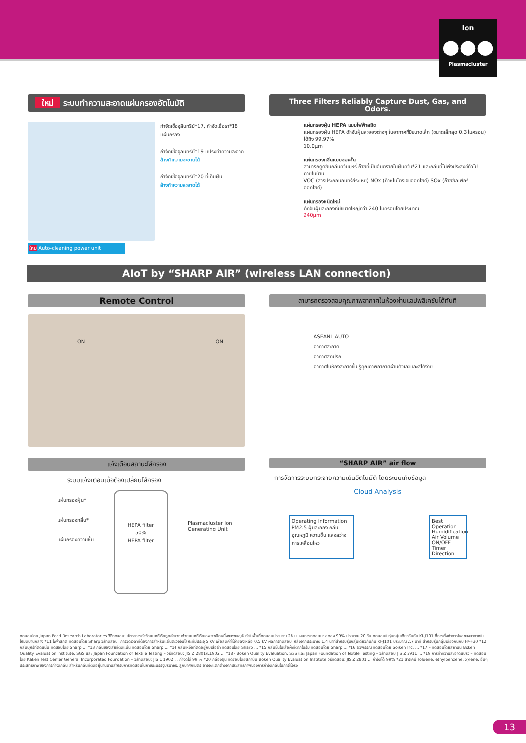Ion
●●●
Plasmacluster
ใหม่ ระบบทำความสะอาดแผ่นกรองอัตโนมัติ
กำจัดเชื้อจุลินทรีย์*17, กำจัดเชื้อรา*18 แผ่นกรอง
กำจัดเชื้อจุลินทรีย์*19 แปรงทำความสะอาด
ล้างทำความสะอาดได้
กำจัดเชื้อจุลินทรีย์*20 ที่เก็บฝุ่น
ล้างทำความสะอาดได้
ใหม่ Auto-cleaning power unit
Three Filters Reliably Capture Dust, Gas, and Odors.
แผ่นกรองฝุ่น HEPA แบบไฟฟ้าสถิต
แผ่นกรองฝุ่น HEPA ดักจับฝุ่นละอองต่างๆ ในอากาศที่มีขนาดเล็ก (ขนาดเล็กสุด 0.3 ไมครอน) ได้ถึง 99.97%
10.0μm
แผ่นกรองกลิ่นแบบสองชั้น
สามารถดูดซับกลิ่นควันบุหรี่ ก๊าซที่เป็นอันตรายในฝุ่นควัน*21 และกลิ่นที่ไม่พึงประสงค์ทั่วไปภายในบ้าน
VOC (สารประกอบอินทรีย์ระเหย) NOx (ก๊าซไนโตรเจนออกไซด์) SOx (ก๊าซซัลเฟอร์ออกไซด์)
แผ่นกรองชนิดใหม่
ดักจับฝุ่นละอองที่มีขนาดใหญ่กว่า 240 ไมครอนโดยประมาณ
240μm
AIoT by “SHARP AIR” (wireless LAN connection)
Remote Control
ON ON
สามารถตรวจสอบคุณภาพอากาศในห้องผ่านแอปพลิเคชันได้ทันที
ASEANL AUTO
อากาศสะอาด
อากาศสกปรก
อากาศในห้องสะอาดขึ้น รู้คุณภาพอากาศผ่านตัวเลขและสีได้ง่าย
แจ้งเตือนสถานะไส้กรอง
ระบบแจ้งเตือนเมื่อต้องเปลี่ยนไส้กรอง
แผ่นกรองฝุ่น*
แผ่นกรองกลิ่น*
แผ่นกรองความชื้น
HEPA filter
50%
HEPA filter
Plasmacluster Ion
Generating Unit
“SHARP AIR” air flow
การจัดการระบบกระจายความเย็นอัตโนมัติ โดยระบบเก็บข้อมูล
Cloud Analysis
Operating Information
PM2.5 ฝุ่นละออง กลิ่น อุณหภูมิ ความชื้น แสงสว่าง การเคลื่อนไหว
Best Operation
Humidification Air Volume ON/OFF Timer Direction
ทดสอบโดย Japan Food Research Laboratories วิธีทดสอบ: อัตราการกำจัดแบคทีเรียถูกคำนวณด้วยแบคทีเรียเฉพาะชนิดหนึ่งของขนสุนัขทำในพื้นที่ทดสอบประมาณ 28 ม. ผลการทดสอบ: ลดลง 99% ประมาณ 20 วัน ทดสอบในรุ่นกลุ่มเดียวกันกับ KI-J101 ที่การตั้งค่าการไหลของอากาศในโหมดปานกลาง *11 ไฟฟ้าสถิต ทดสอบโดย Sharp วิธีทดสอบ: การวัดเวลาที่ต้องการสำหรับแผ่นตรวจจับโลหะที่มีประจุ 5 kV เพื่อลดค่าใช้จ่ายลงเหลือ 0.5 kV ผลการทดสอบ: หลังจากประมาณ 1.4 นาทีสำหรับรุ่นกลุ่มเดียวกันกับ KI-J101 ประมาณ 2.7 นาที สำหรับรุ่นกลุ่มเดียวกันกับ FP-F30 *12 กลิ่นบุหรี่ที่ติดแน่น ทดสอบโดย Sharp ... *13 กลิ่นของเสียที่ติดแน่น ทดสอบโดย Sharp ... *14 กลิ่นเหงื่อที่ติดอยู่กับเสื้อผ้า ทดสอบโดย Sharp ... *15 กลิ่นชื้นในเสื้อผ้าที่ตากในร่ม ทดสอบโดย Sharp ... *16 ผิวพรรณ ทดสอบโดย Soiken Inc. ... *17 – ทดสอบโดยสถาบัน Boken Quality Evaluation Institute, SGS และ Japan Foundation of Textile Testing – วิธีทดสอบ: JIS Z 2801/L1902 ... *18 - Boken Quality Evaluation, SGS และ Japan Foundation of Textile Testing – วิธีทดสอบ JIS Z 2911 ... *19 การทำความสะอาดแปรง – ทดสอบโดย Kaken Test Center General Incorporated Foundation – วิธีทดสอบ: JIS L 1902 ... กำจัดได้ 99 % *20 กล่องฝุ่น ทดสอบโดยสถาบัน Boken Quality Evaluation Institute วิธีทดสอบ: JIS Z 2801 ... กำจัดได้ 99% *21 สารเคมี Toluene, ethylbenzene, xylene, อื่นๆ ประสิทธิภาพของการกำจัดกลิ่น สำหรับกลิ่นที่ติดอยู่นานนานสำหรับการทดสอบในภาชนะบรรจุปริมาณ1 ลูกบาศก์เมตร อาจจะแตกต่างจากประสิทธิภาพของการกำจัดกลิ่นในการใช้จริง
13